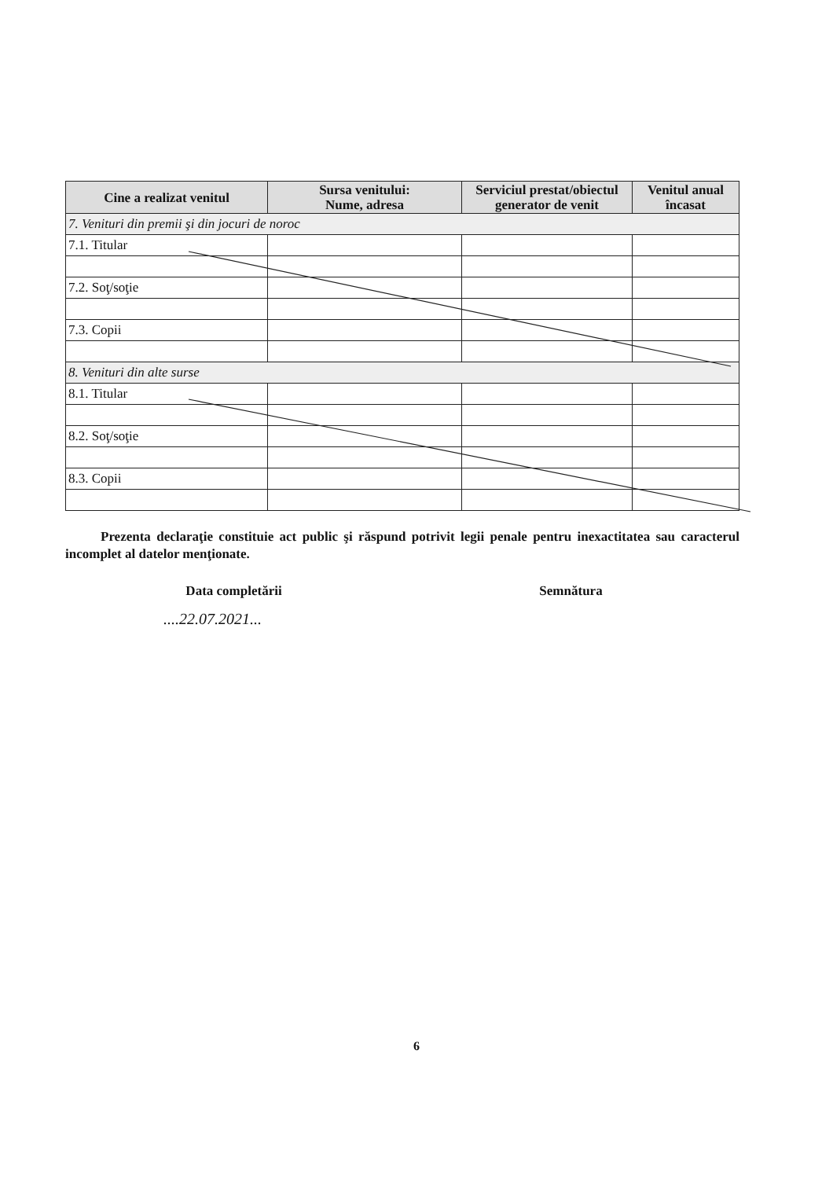| Cine a realizat venitul | Sursa venitului: Nume, adresa | Serviciul prestat/obiectul generator de venit | Venitul anual încasat |
| --- | --- | --- | --- |
| 7. Venituri din premii şi din jocuri de noroc | | | |
| 7.1. Titular | | | |
| 7.2. Soţ/soţie | | | |
| 7.3. Copii | | | |
| 8. Venituri din alte surse | | | |
| 8.1. Titular | | | |
| 8.2. Soţ/soţie | | | |
| 8.3. Copii | | | |
Prezenta declaraţie constituie act public şi răspund potrivit legii penale pentru inexactitatea sau caracterul incomplet al datelor menţionate.
Data completării Semnătura
....22.07.2021...
6